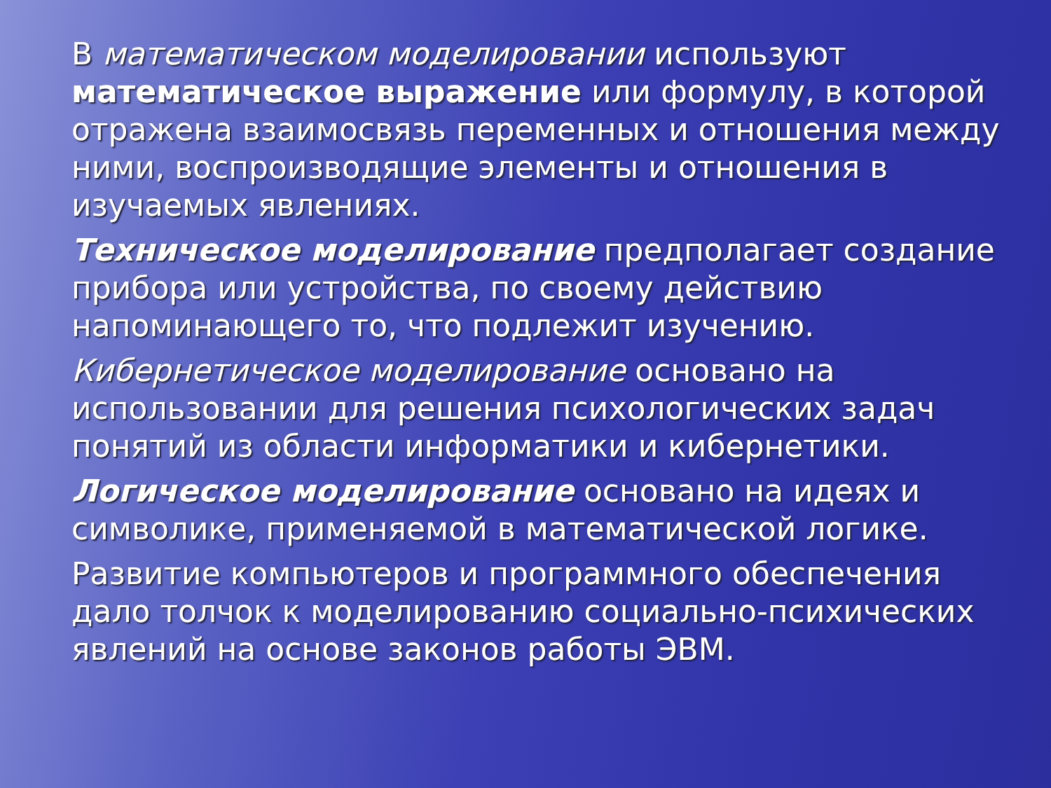В математическом моделировании используют математическое выражение или формулу, в которой отражена взаимосвязь переменных и отношения между ними, воспроизводящие элементы и отношения в изучаемых явлениях.
Техническое моделирование предполагает создание прибора или устройства, по своему действию напоминающего то, что подлежит изучению.
Кибернетическое моделирование основано на использовании для решения психологических задач понятий из области информатики и кибернетики.
Логическое моделирование основано на идеях и символике, применяемой в математической логике.
Развитие компьютеров и программного обеспечения дало толчок к моделированию социально-психических явлений на основе законов работы ЭВМ.